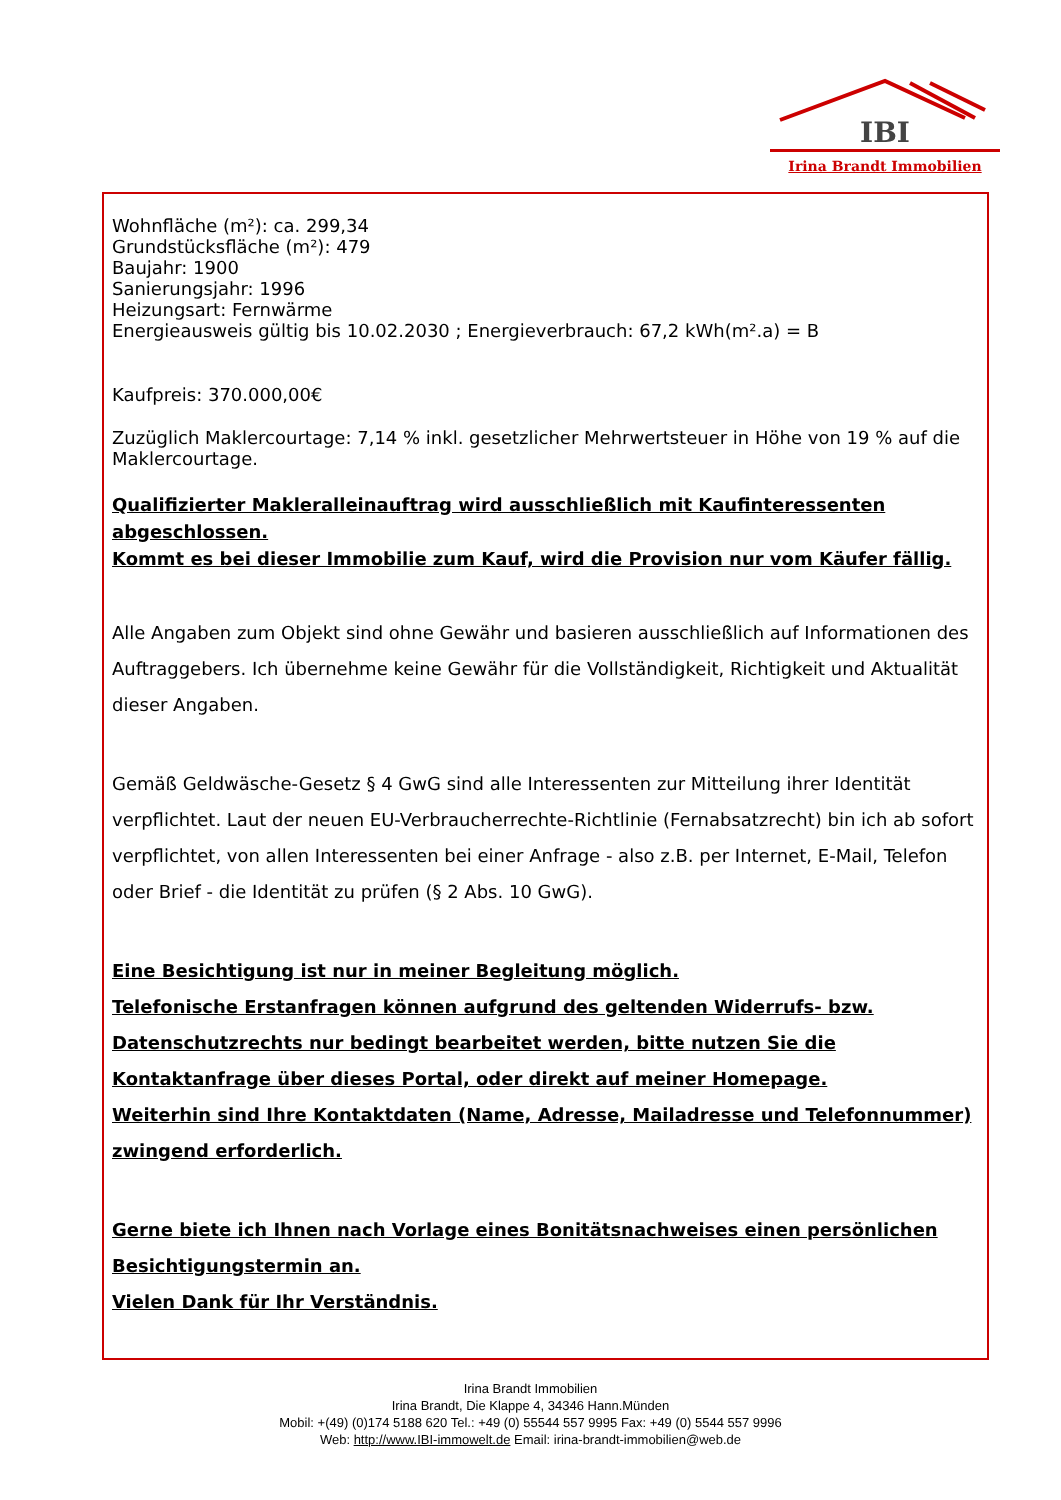IBI
Irina Brandt Immobilien
Wohnfläche (m²): ca. 299,34
Grundstücksfläche (m²): 479
Baujahr: 1900
Sanierungsjahr: 1996
Heizungsart: Fernwärme
Energieausweis gültig bis 10.02.2030 ; Energieverbrauch: 67,2 kWh(m².a) = B
Kaufpreis: 370.000,00€
Zuzüglich Maklercourtage: 7,14 % inkl. gesetzlicher Mehrwertsteuer in Höhe von 19 % auf die Maklercourtage.
Qualifizierter Makleralleinauftrag wird ausschließlich mit Kaufinteressenten abgeschlossen.
Kommt es bei dieser Immobilie zum Kauf, wird die Provision nur vom Käufer fällig.
Alle Angaben zum Objekt sind ohne Gewähr und basieren ausschließlich auf Informationen des Auftraggebers. Ich übernehme keine Gewähr für die Vollständigkeit, Richtigkeit und Aktualität dieser Angaben.
Gemäß Geldwäsche-Gesetz § 4 GwG sind alle Interessenten zur Mitteilung ihrer Identität verpflichtet. Laut der neuen EU-Verbraucherrechte-Richtlinie (Fernabsatzrecht) bin ich ab sofort verpflichtet, von allen Interessenten bei einer Anfrage - also z.B. per Internet, E-Mail, Telefon oder Brief - die Identität zu prüfen (§ 2 Abs. 10 GwG).
Eine Besichtigung ist nur in meiner Begleitung möglich.
Telefonische Erstanfragen können aufgrund des geltenden Widerrufs- bzw. Datenschutzrechts nur bedingt bearbeitet werden, bitte nutzen Sie die Kontaktanfrage über dieses Portal, oder direkt auf meiner Homepage.
Weiterhin sind Ihre Kontaktdaten (Name, Adresse, Mailadresse und Telefonnummer) zwingend erforderlich.
Gerne biete ich Ihnen nach Vorlage eines Bonitätsnachweises einen persönlichen Besichtigungstermin an.
Vielen Dank für Ihr Verständnis.
Irina Brandt Immobilien
Irina Brandt, Die Klappe 4, 34346 Hann.Münden
Mobil: +(49) (0)174 5188 620 Tel.: +49 (0) 55544 557 9995 Fax: +49 (0) 5544 557 9996
Web: http://www.IBI-immowelt.de Email: irina-brandt-immobilien@web.de